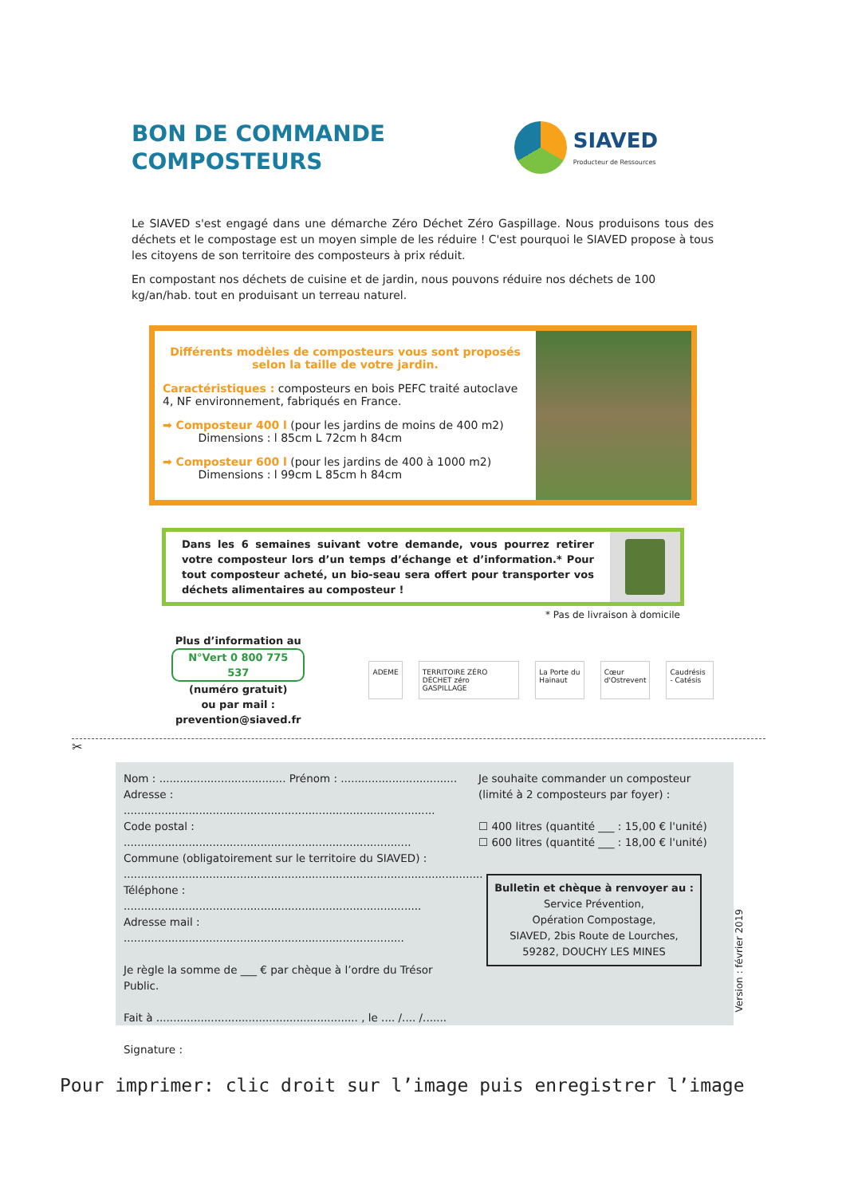BON DE COMMANDE
COMPOSTEURS
SIAVED
Producteur de Ressources
Le SIAVED s'est engagé dans une démarche Zéro Déchet Zéro Gaspillage. Nous produisons tous des déchets et le compostage est un moyen simple de les réduire ! C'est pourquoi le SIAVED propose à tous les citoyens de son territoire des composteurs à prix réduit.
En compostant nos déchets de cuisine et de jardin, nous pouvons réduire nos déchets de 100 kg/an/hab. tout en produisant un terreau naturel.
Différents modèles de composteurs vous sont proposés selon la taille de votre jardin.
Caractéristiques : composteurs en bois PEFC traité autoclave 4, NF environnement, fabriqués en France.
➡ Composteur 400 l (pour les jardins de moins de 400 m2)
Dimensions : l 85cm L 72cm h 84cm
➡ Composteur 600 l (pour les jardins de 400 à 1000 m2)
Dimensions : l 99cm L 85cm h 84cm
Dans les 6 semaines suivant votre demande, vous pourrez retirer votre composteur lors d’un temps d’échange et d’information.* Pour tout composteur acheté, un bio-seau sera offert pour transporter vos déchets alimentaires au composteur !
* Pas de livraison à domicile
Plus d’information au
N°Vert 0 800 775 537
(numéro gratuit)
ou par mail :
prevention@siaved.fr
ADEME TERRITOIRE ZÉRO DÉCHET zéro GASPILLAGE La Porte du Hainaut Cœur d'Ostrevent Caudrésis - Catésis
✂
Nom : ..................................... Prénom : ..................................
Adresse : ...........................................................................................
Code postal : ....................................................................................
Commune (obligatoirement sur le territoire du SIAVED) :
.........................................................................................................
Téléphone : .......................................................................................
Adresse mail : ..................................................................................
Je règle la somme de ___ € par chèque à l’ordre du Trésor Public.
Fait à ........................................................... , le .... /.... /.......
Signature :
Je souhaite commander un composteur (limité à 2 composteurs par foyer) :
☐ 400 litres (quantité ___ : 15,00 € l'unité)
☐ 600 litres (quantité ___ : 18,00 € l'unité)
Bulletin et chèque à renvoyer au :
Service Prévention,
Opération Compostage,
SIAVED, 2bis Route de Lourches,
59282, DOUCHY LES MINES
Pour imprimer: clic droit sur l’image puis enregistrer l’image
Version : février 2019